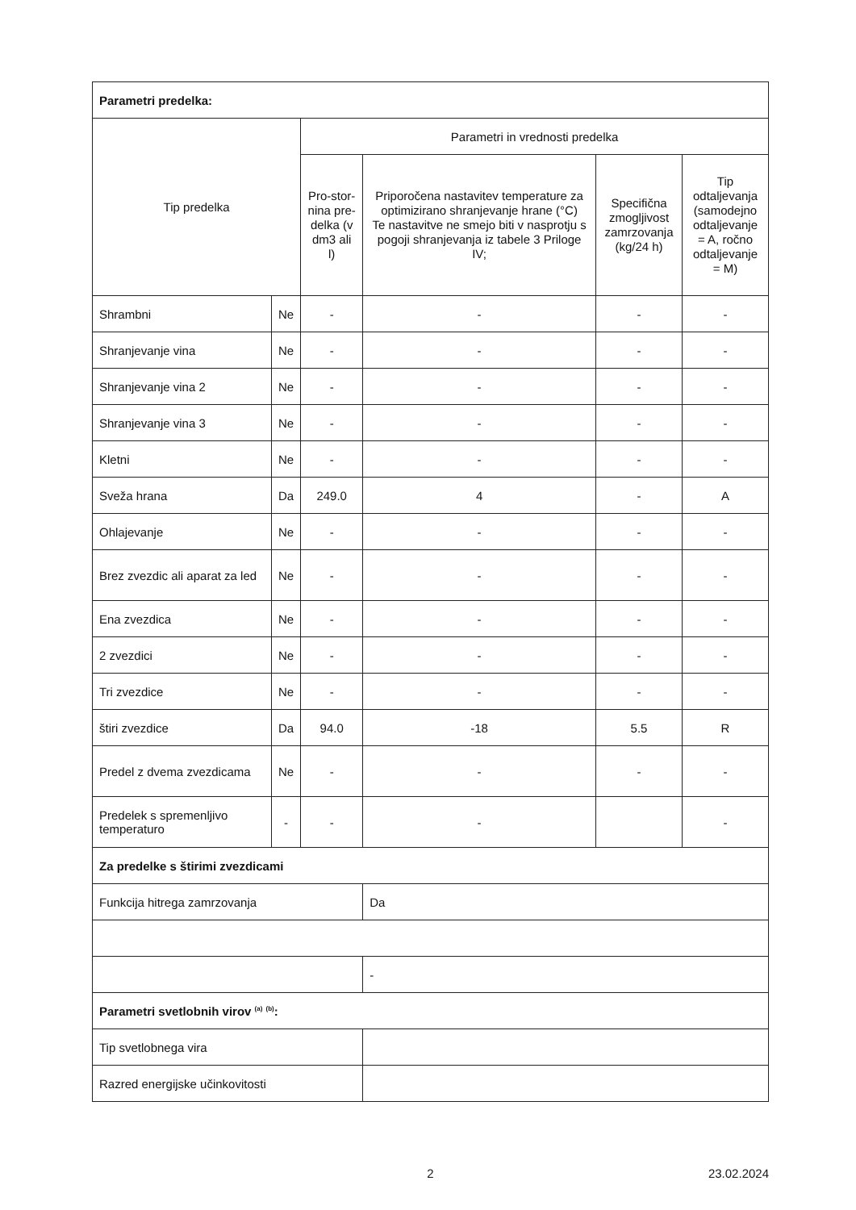| Parametri predelka: | | | | | |
| Tip predelka | | Parametri in vrednosti predelka | | | |
| | | Pro-stor-nina pre-delka (v dm3 ali l) | Priporočena nastavitev temperature za optimizirano shranjevanje hrane (°C) Te nastavitve ne smejo biti v nasprotju s pogoji shranjevanja iz tabele 3 Priloge IV; | Specifična zmogljivost zamrzovanja (kg/24 h) | Tip odtaljevanja (samodejno odtaljevanje = A, ročno odtaljevanje = M) |
| Shrambni | Ne | - | - | - | - |
| Shranjevanje vina | Ne | - | - | - | - |
| Shranjevanje vina 2 | Ne | - | - | - | - |
| Shranjevanje vina 3 | Ne | - | - | - | - |
| Kletni | Ne | - | - | - | - |
| Sveža hrana | Da | 249.0 | 4 | - | A |
| Ohlajevanje | Ne | - | - | - | - |
| Brez zvezdic ali aparat za led | Ne | - | - | - | - |
| Ena zvezdica | Ne | - | - | - | - |
| 2 zvezdici | Ne | - | - | - | - |
| Tri zvezdice | Ne | - | - | - | - |
| štiri zvezdice | Da | 94.0 | -18 | 5.5 | R |
| Predel z dvema zvezdicama | Ne | - | - | - | - |
| Predelek s spremenljivo temperaturo | - | - | - | | - |
| Za predelke s štirimi zvezdicami | | | | | |
| Funkcija hitrega zamrzovanja | | | Da | | |
| | | | - | | |
| Parametri svetlobnih virov <sup>(a)</sup> <sup>(b)</sup>: | | | | | |
| Tip svetlobnega vira | | | | | |
| Razred energijske učinkovitosti | | | | | |
2 23.02.2024